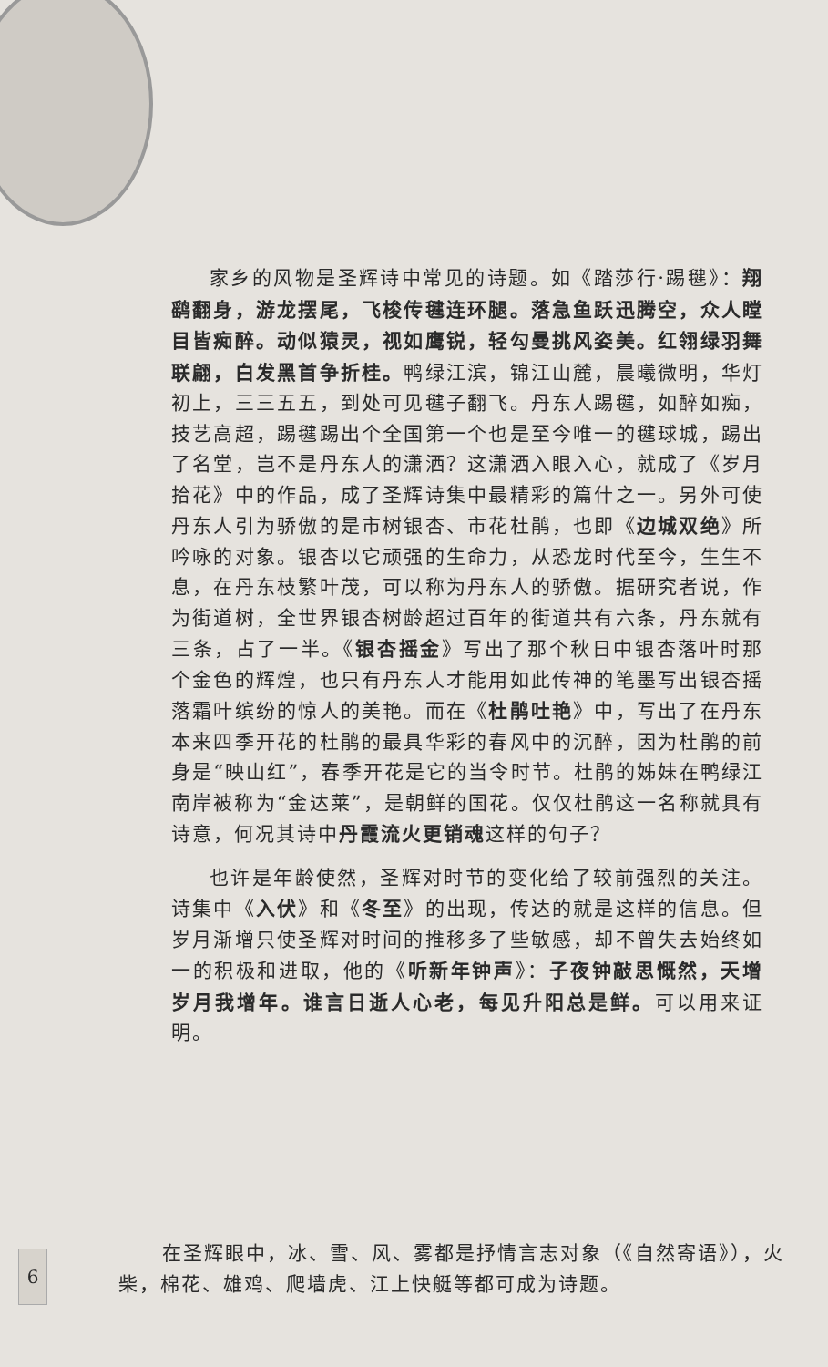家乡的风物是圣辉诗中常见的诗题。如《踏莎行·踢毽》：翔鹞翻身，游龙摆尾，飞梭传毽连环腿。落急鱼跃迅腾空，众人瞠目皆痴醉。动似猿灵，视如鹰锐，轻勾曼挑风姿美。红翎绿羽舞联翩，白发黑首争折桂。鸭绿江滨，锦江山麓，晨曦微明，华灯初上，三三五五，到处可见毽子翻飞。丹东人踢毽，如醉如痴，技艺高超，踢毽踢出个全国第一个也是至今唯一的毽球城，踢出了名堂，岂不是丹东人的潇洒？这潇洒入眼入心，就成了《岁月拾花》中的作品，成了圣辉诗集中最精彩的篇什之一。另外可使丹东人引为骄傲的是市树银杏、市花杜鹃，也即《边城双绝》所吟咏的对象。银杏以它顽强的生命力，从恐龙时代至今，生生不息，在丹东枝繁叶茂，可以称为丹东人的骄傲。据研究者说，作为街道树，全世界银杏树龄超过百年的街道共有六条，丹东就有三条，占了一半。《银杏摇金》写出了那个秋日中银杏落叶时那个金色的辉煌，也只有丹东人才能用如此传神的笔墨写出银杏摇落霜叶缤纷的惊人的美艳。而在《杜鹃吐艳》中，写出了在丹东本来四季开花的杜鹃的最具华彩的春风中的沉醉，因为杜鹃的前身是“映山红”，春季开花是它的当令时节。杜鹃的姊妹在鸭绿江南岸被称为“金达莱”，是朝鲜的国花。仅仅杜鹃这一名称就具有诗意，何况其诗中丹霞流火更销魂这样的句子？
也许是年龄使然，圣辉对时节的变化给了较前强烈的关注。诗集中《入伏》和《冬至》的出现，传达的就是这样的信息。但岁月渐增只使圣辉对时间的推移多了些敏感，却不曾失去始终如一的积极和进取，他的《听新年钟声》：子夜钟敲思慨然，天增岁月我增年。谁言日逝人心老，每见升阳总是鲜。可以用来证明。
6
在圣辉眼中，冰、雪、风、雾都是抒情言志对象（《自然寄语》），火柴，棉花、雄鸡、爬墙虎、江上快艇等都可成为诗题。